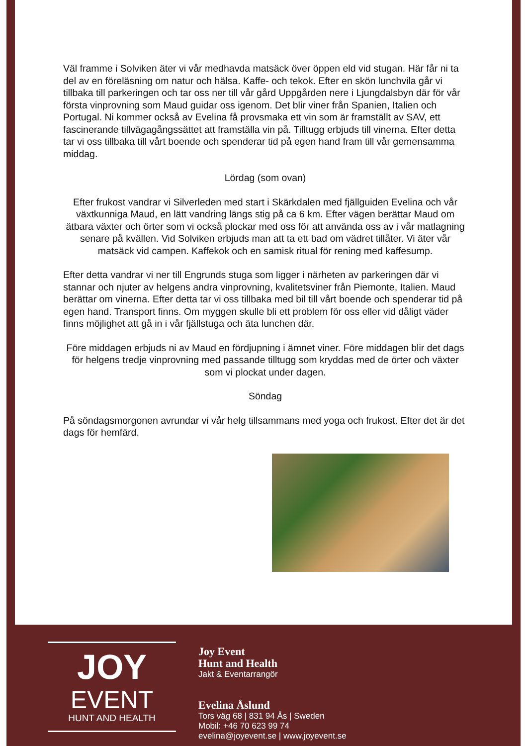Väl framme i Solviken äter vi vår medhavda matsäck över öppen eld vid stugan. Här får ni ta del av en föreläsning om natur och hälsa. Kaffe- och tekok. Efter en skön lunchvila går vi tillbaka till parkeringen och tar oss ner till vår gård Uppgården nere i Ljungdalsbyn där för vår första vinprovning som Maud guidar oss igenom. Det blir viner från Spanien, Italien och Portugal. Ni kommer också av Evelina få provsmaka ett vin som är framställt av SAV, ett fascinerande tillvägagångssättet att framställa vin på. Tilltugg erbjuds till vinerna. Efter detta tar vi oss tillbaka till vårt boende och spenderar tid på egen hand fram till vår gemensamma middag.
Lördag (som ovan)
Efter frukost vandrar vi Silverleden med start i Skärkdalen med fjällguiden Evelina och vår växtkunniga Maud, en lätt vandring längs stig på ca 6 km. Efter vägen berättar Maud om ätbara växter och örter som vi också plockar med oss för att använda oss av i vår matlagning senare på kvällen. Vid Solviken erbjuds man att ta ett bad om vädret tillåter. Vi äter vår matsäck vid campen. Kaffekok och en samisk ritual för rening med kaffesump.
Efter detta vandrar vi ner till Engrunds stuga som ligger i närheten av parkeringen där vi stannar och njuter av helgens andra vinprovning, kvalitetsviner från Piemonte, Italien. Maud berättar om vinerna. Efter detta tar vi oss tillbaka med bil till vårt boende och spenderar tid på egen hand. Transport finns. Om myggen skulle bli ett problem för oss eller vid dåligt väder finns möjlighet att gå in i vår fjällstuga och äta lunchen där.
Före middagen erbjuds ni av Maud en fördjupning i ämnet viner. Före middagen blir det dags för helgens tredje vinprovning med passande tilltugg som kryddas med de örter och växter som vi plockat under dagen.
Söndag
På söndagsmorgonen avrundar vi vår helg tillsammans med yoga och frukost. Efter det är det dags för hemfärd.
JOY
EVENT
HUNT AND HEALTH
Joy Event
Hunt and Health
Jakt & Eventarrangör
Evelina Åslund
Tors väg 68 | 831 94 Ås | Sweden
Mobil: +46 70 623 99 74
evelina@joyevent.se | www.joyevent.se